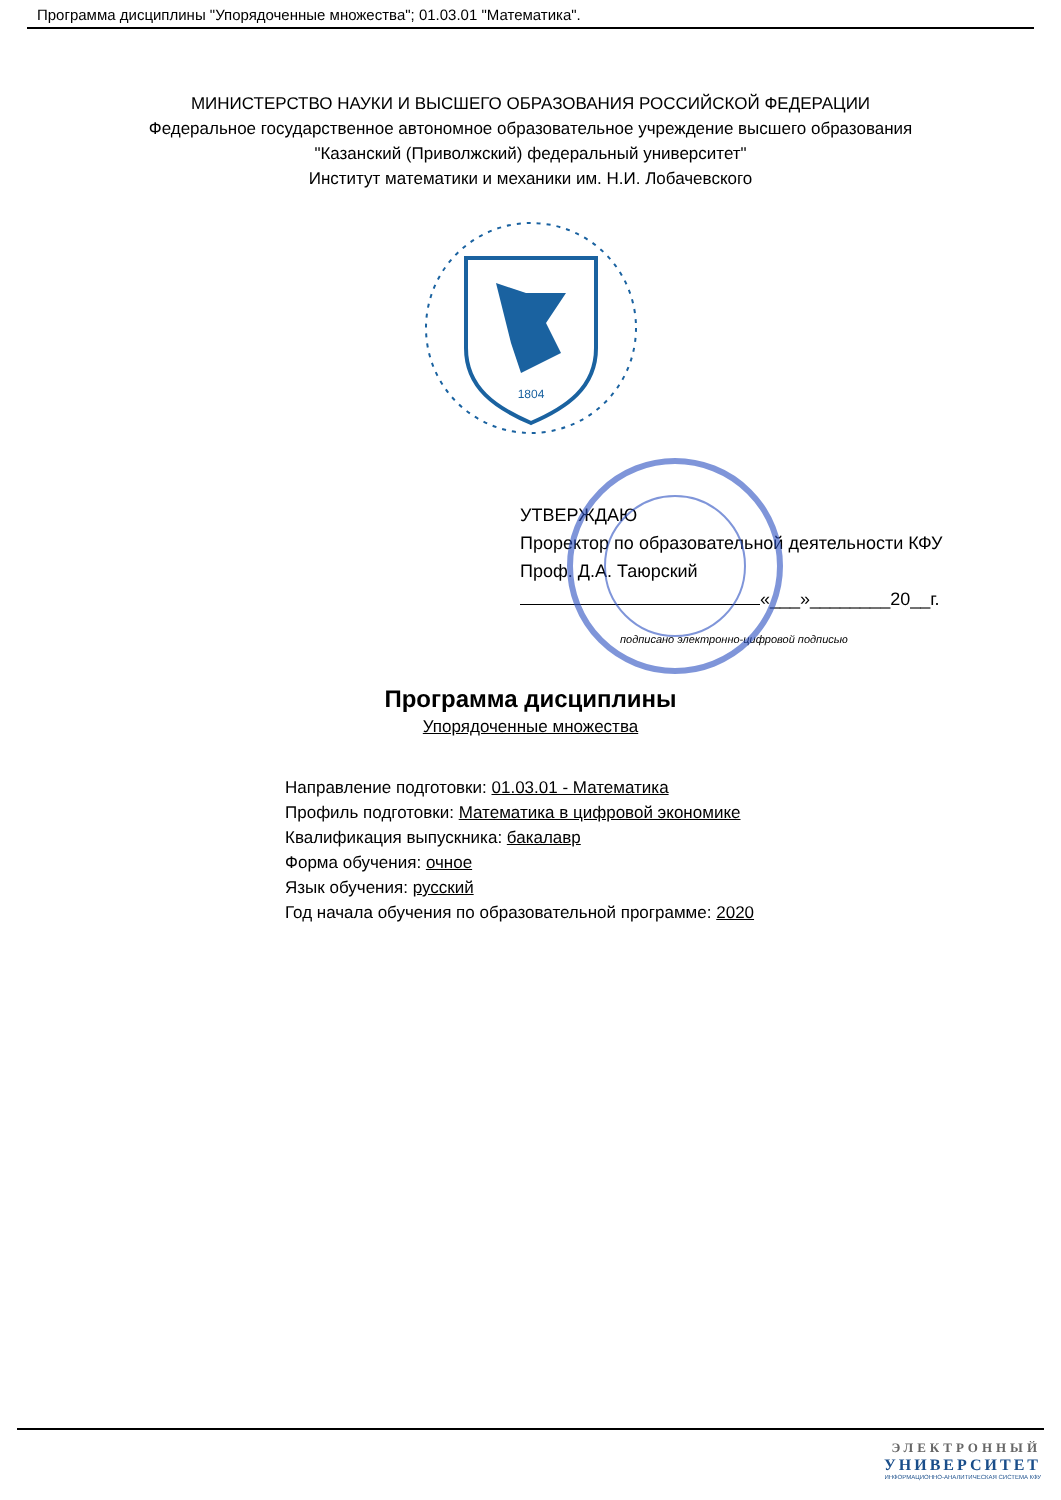Программа дисциплины "Упорядоченные множества"; 01.03.01 "Математика".
МИНИСТЕРСТВО НАУКИ И ВЫСШЕГО ОБРАЗОВАНИЯ РОССИЙСКОЙ ФЕДЕРАЦИИ
Федеральное государственное автономное образовательное учреждение высшего образования
"Казанский (Приволжский) федеральный университет"
Институт математики и механики им. Н.И. Лобачевского
1804
УТВЕРЖДАЮ
Проректор по образовательной деятельности КФУ
Проф. Д.А. Таюрский
«___»________20__г.
подписано электронно-цифровой подписью
Программа дисциплины
Упорядоченные множества
Направление подготовки: 01.03.01 - Математика
Профиль подготовки: Математика в цифровой экономике
Квалификация выпускника: бакалавр
Форма обучения: очное
Язык обучения: русский
Год начала обучения по образовательной программе: 2020
ЭЛЕКТРОННЫЙ
УНИВЕРСИТЕТ
ИНФОРМАЦИОННО-АНАЛИТИЧЕСКАЯ СИСТЕМА КФУ